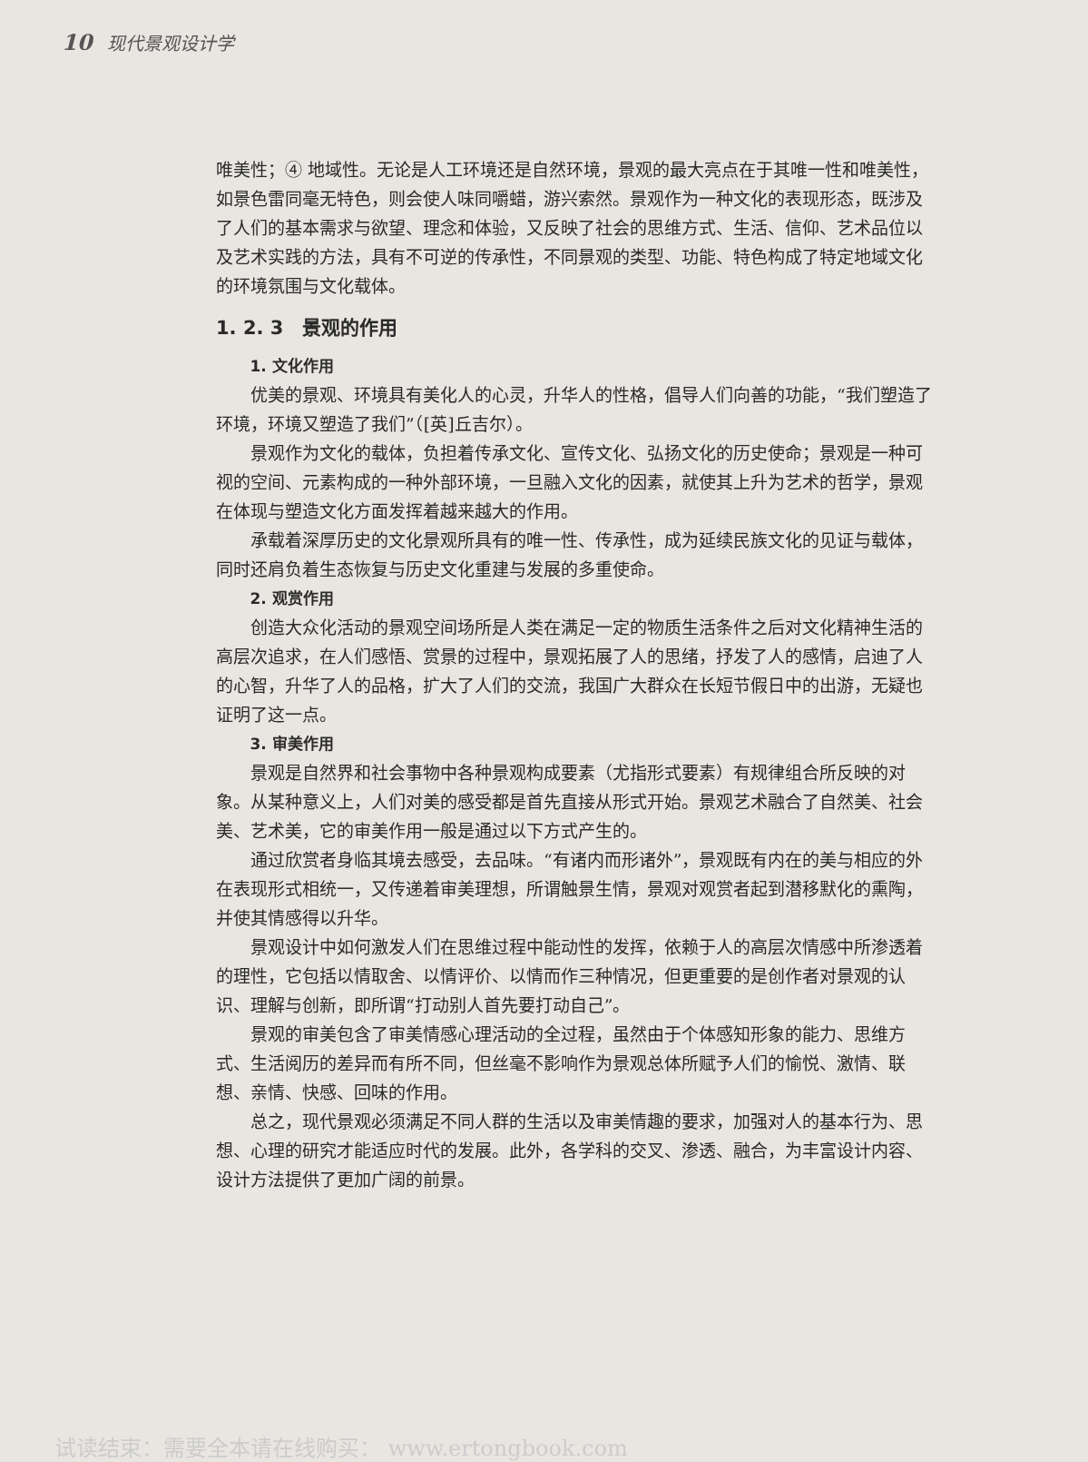10 现代景观设计学
唯美性；④ 地域性。无论是人工环境还是自然环境，景观的最大亮点在于其唯一性和唯美性，如景色雷同毫无特色，则会使人味同嚼蜡，游兴索然。景观作为一种文化的表现形态，既涉及了人们的基本需求与欲望、理念和体验，又反映了社会的思维方式、生活、信仰、艺术品位以及艺术实践的方法，具有不可逆的传承性，不同景观的类型、功能、特色构成了特定地域文化的环境氛围与文化载体。
1. 2. 3　景观的作用
1. 文化作用
优美的景观、环境具有美化人的心灵，升华人的性格，倡导人们向善的功能，“我们塑造了环境，环境又塑造了我们”（[英]丘吉尔）。
景观作为文化的载体，负担着传承文化、宣传文化、弘扬文化的历史使命；景观是一种可视的空间、元素构成的一种外部环境，一旦融入文化的因素，就使其上升为艺术的哲学，景观在体现与塑造文化方面发挥着越来越大的作用。
承载着深厚历史的文化景观所具有的唯一性、传承性，成为延续民族文化的见证与载体，同时还肩负着生态恢复与历史文化重建与发展的多重使命。
2. 观赏作用
创造大众化活动的景观空间场所是人类在满足一定的物质生活条件之后对文化精神生活的高层次追求，在人们感悟、赏景的过程中，景观拓展了人的思绪，抒发了人的感情，启迪了人的心智，升华了人的品格，扩大了人们的交流，我国广大群众在长短节假日中的出游，无疑也证明了这一点。
3. 审美作用
景观是自然界和社会事物中各种景观构成要素（尤指形式要素）有规律组合所反映的对象。从某种意义上，人们对美的感受都是首先直接从形式开始。景观艺术融合了自然美、社会美、艺术美，它的审美作用一般是通过以下方式产生的。
通过欣赏者身临其境去感受，去品味。“有诸内而形诸外”，景观既有内在的美与相应的外在表现形式相统一，又传递着审美理想，所谓触景生情，景观对观赏者起到潜移默化的熏陶，并使其情感得以升华。
景观设计中如何激发人们在思维过程中能动性的发挥，依赖于人的高层次情感中所渗透着的理性，它包括以情取舍、以情评价、以情而作三种情况，但更重要的是创作者对景观的认识、理解与创新，即所谓“打动别人首先要打动自己”。
景观的审美包含了审美情感心理活动的全过程，虽然由于个体感知形象的能力、思维方式、生活阅历的差异而有所不同，但丝毫不影响作为景观总体所赋予人们的愉悦、激情、联想、亲情、快感、回味的作用。
总之，现代景观必须满足不同人群的生活以及审美情趣的要求，加强对人的基本行为、思想、心理的研究才能适应时代的发展。此外，各学科的交叉、渗透、融合，为丰富设计内容、设计方法提供了更加广阔的前景。
试读结束：需要全本请在线购买： www.ertongbook.com